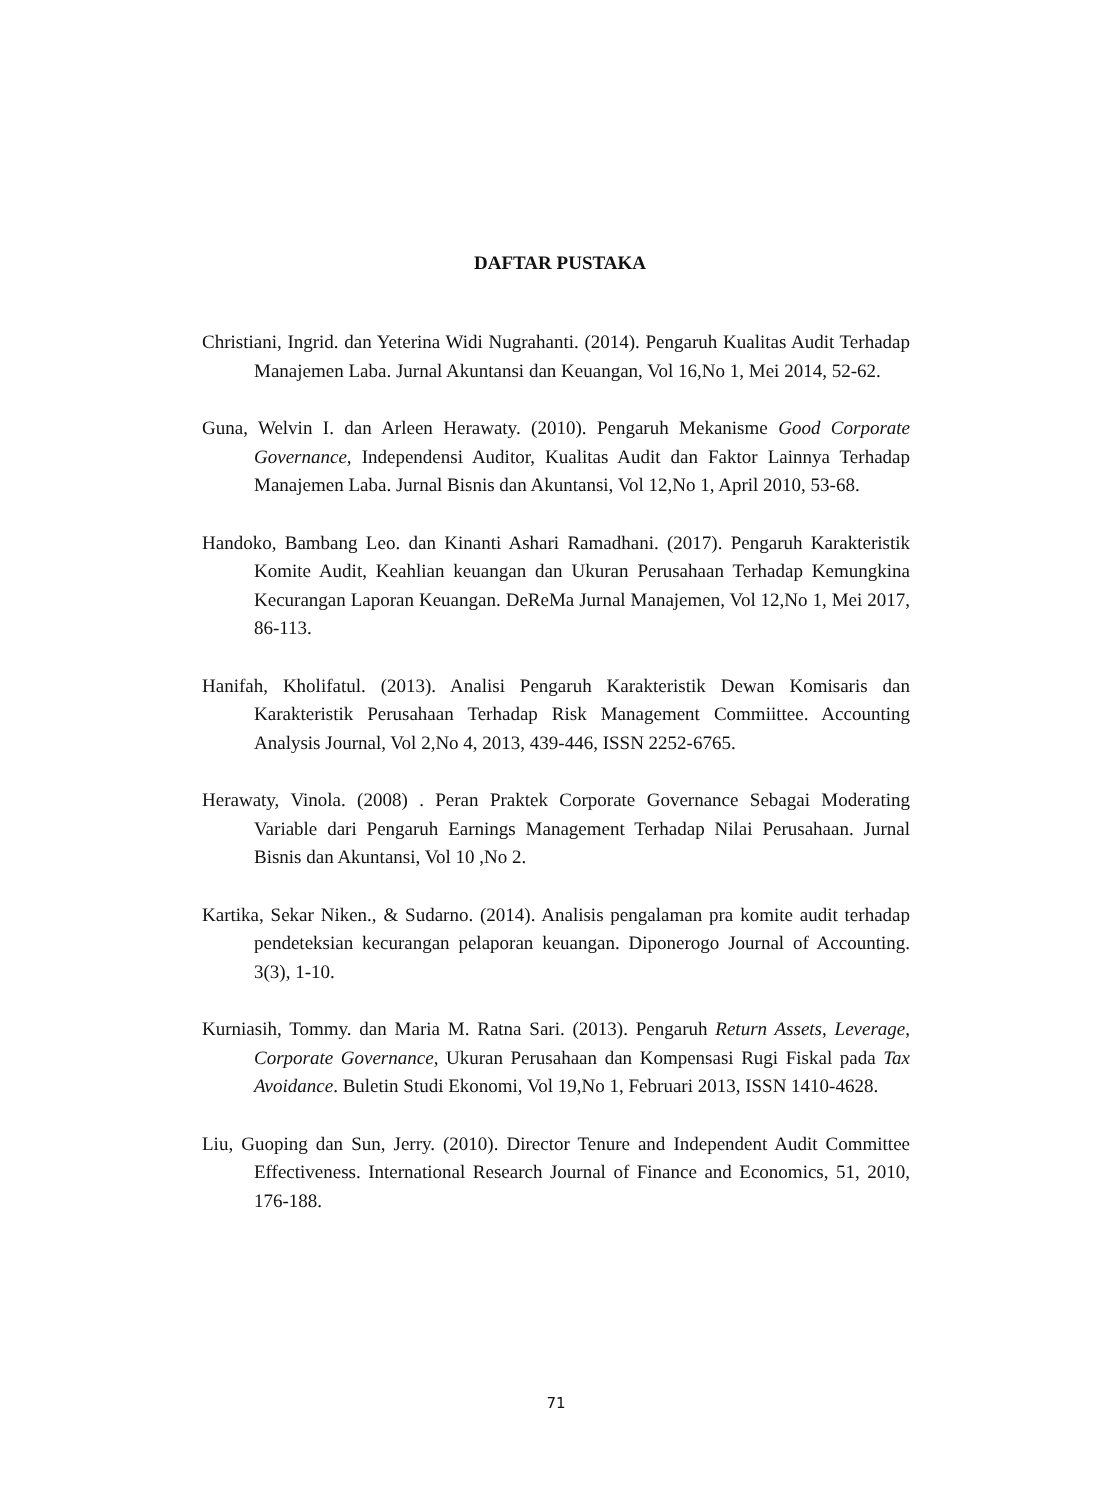DAFTAR PUSTAKA
Christiani, Ingrid. dan Yeterina Widi Nugrahanti. (2014). Pengaruh Kualitas Audit Terhadap Manajemen Laba. Jurnal Akuntansi dan Keuangan, Vol 16,No 1, Mei 2014, 52-62.
Guna, Welvin I. dan Arleen Herawaty. (2010). Pengaruh Mekanisme Good Corporate Governance, Independensi Auditor, Kualitas Audit dan Faktor Lainnya Terhadap Manajemen Laba. Jurnal Bisnis dan Akuntansi, Vol 12,No 1, April 2010, 53-68.
Handoko, Bambang Leo. dan Kinanti Ashari Ramadhani. (2017). Pengaruh Karakteristik Komite Audit, Keahlian keuangan dan Ukuran Perusahaan Terhadap Kemungkina Kecurangan Laporan Keuangan. DeReMa Jurnal Manajemen, Vol 12,No 1, Mei 2017, 86-113.
Hanifah, Kholifatul. (2013). Analisi Pengaruh Karakteristik Dewan Komisaris dan Karakteristik Perusahaan Terhadap Risk Management Commiittee. Accounting Analysis Journal, Vol 2,No 4, 2013, 439-446, ISSN 2252-6765.
Herawaty, Vinola. (2008) . Peran Praktek Corporate Governance Sebagai Moderating Variable dari Pengaruh Earnings Management Terhadap Nilai Perusahaan. Jurnal Bisnis dan Akuntansi, Vol 10 ,No 2.
Kartika, Sekar Niken., & Sudarno. (2014). Analisis pengalaman pra komite audit terhadap pendeteksian kecurangan pelaporan keuangan. Diponerogo Journal of Accounting. 3(3), 1-10.
Kurniasih, Tommy. dan Maria M. Ratna Sari. (2013). Pengaruh Return Assets, Leverage, Corporate Governance, Ukuran Perusahaan dan Kompensasi Rugi Fiskal pada Tax Avoidance. Buletin Studi Ekonomi, Vol 19,No 1, Februari 2013, ISSN 1410-4628.
Liu, Guoping dan Sun, Jerry. (2010). Director Tenure and Independent Audit Committee Effectiveness. International Research Journal of Finance and Economics, 51, 2010, 176-188.
71